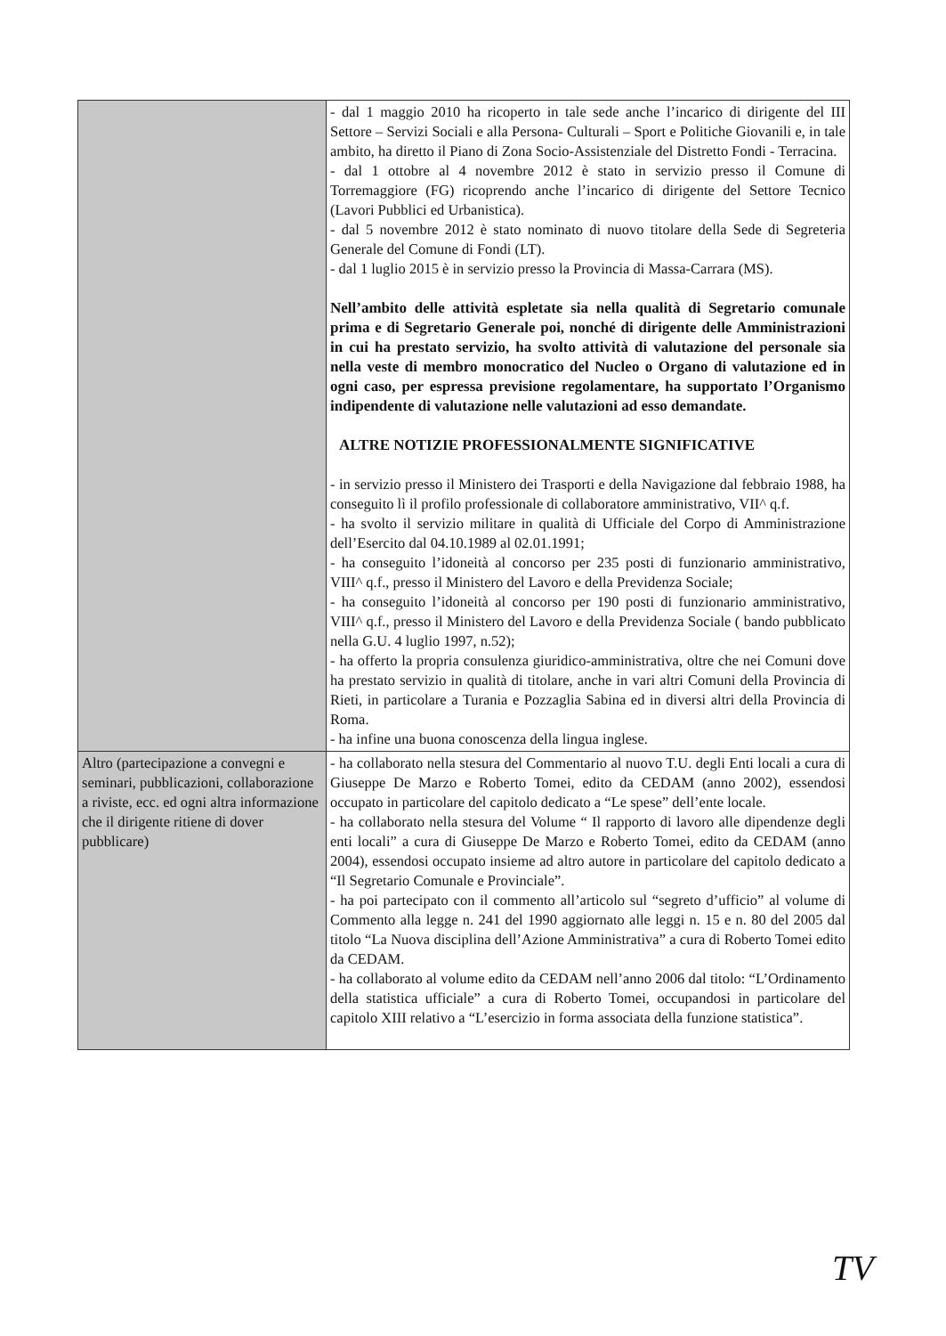| | - dal 1 maggio 2010 ha ricoperto in tale sede anche l’incarico di dirigente del III Settore – Servizi Sociali e alla Persona- Culturali – Sport e Politiche Giovanili e, in tale ambito, ha diretto il Piano di Zona Socio-Assistenziale del Distretto Fondi - Terracina. - dal 1 ottobre al 4 novembre 2012 è stato in servizio presso il Comune di Torremaggiore (FG) ricoprendo anche l’incarico di dirigente del Settore Tecnico (Lavori Pubblici ed Urbanistica). - dal 5 novembre 2012 è stato nominato di nuovo titolare della Sede di Segreteria Generale del Comune di Fondi (LT). - dal 1 luglio 2015 è in servizio presso la Provincia di Massa-Carrara (MS). Nell’ambito delle attività espletate sia nella qualità di Segretario comunale prima e di Segretario Generale poi, nonché di dirigente delle Amministrazioni in cui ha prestato servizio, ha svolto attività di valutazione del personale sia nella veste di membro monocratico del Nucleo o Organo di valutazione ed in ogni caso, per espressa previsione regolamentare, ha supportato l’Organismo indipendente di valutazione nelle valutazioni ad esso demandate. ALTRE NOTIZIE PROFESSIONALMENTE SIGNIFICATIVE - in servizio presso il Ministero dei Trasporti e della Navigazione dal febbraio 1988, ha conseguito lì il profilo professionale di collaboratore amministrativo, VII^ q.f. - ha svolto il servizio militare in qualità di Ufficiale del Corpo di Amministrazione dell’Esercito dal 04.10.1989 al 02.01.1991; - ha conseguito l’idoneità al concorso per 235 posti di funzionario amministrativo, VIII^ q.f., presso il Ministero del Lavoro e della Previdenza Sociale; - ha conseguito l’idoneità al concorso per 190 posti di funzionario amministrativo, VIII^ q.f., presso il Ministero del Lavoro e della Previdenza Sociale ( bando pubblicato nella G.U. 4 luglio 1997, n.52); - ha offerto la propria consulenza giuridico-amministrativa, oltre che nei Comuni dove ha prestato servizio in qualità di titolare, anche in vari altri Comuni della Provincia di Rieti, in particolare a Turania e Pozzaglia Sabina ed in diversi altri della Provincia di Roma. - ha infine una buona conoscenza della lingua inglese. |
| Altro (partecipazione a convegni e seminari, pubblicazioni, collaborazione a riviste, ecc. ed ogni altra informazione che il dirigente ritiene di dover pubblicare) | - ha collaborato nella stesura del Commentario al nuovo T.U. degli Enti locali a cura di Giuseppe De Marzo e Roberto Tomei, edito da CEDAM (anno 2002), essendosi occupato in particolare del capitolo dedicato a “Le spese” dell’ente locale. - ha collaborato nella stesura del Volume “ Il rapporto di lavoro alle dipendenze degli enti locali” a cura di Giuseppe De Marzo e Roberto Tomei, edito da CEDAM (anno 2004), essendosi occupato insieme ad altro autore in particolare del capitolo dedicato a “Il Segretario Comunale e Provinciale”. - ha poi partecipato con il commento all’articolo sul “segreto d’ufficio” al volume di Commento alla legge n. 241 del 1990 aggiornato alle leggi n. 15 e n. 80 del 2005 dal titolo “La Nuova disciplina dell’Azione Amministrativa” a cura di Roberto Tomei edito da CEDAM. - ha collaborato al volume edito da CEDAM nell’anno 2006 dal titolo: “L’Ordinamento della statistica ufficiale” a cura di Roberto Tomei, occupandosi in particolare del capitolo XIII relativo a “L’esercizio in forma associata della funzione statistica”. |
TV